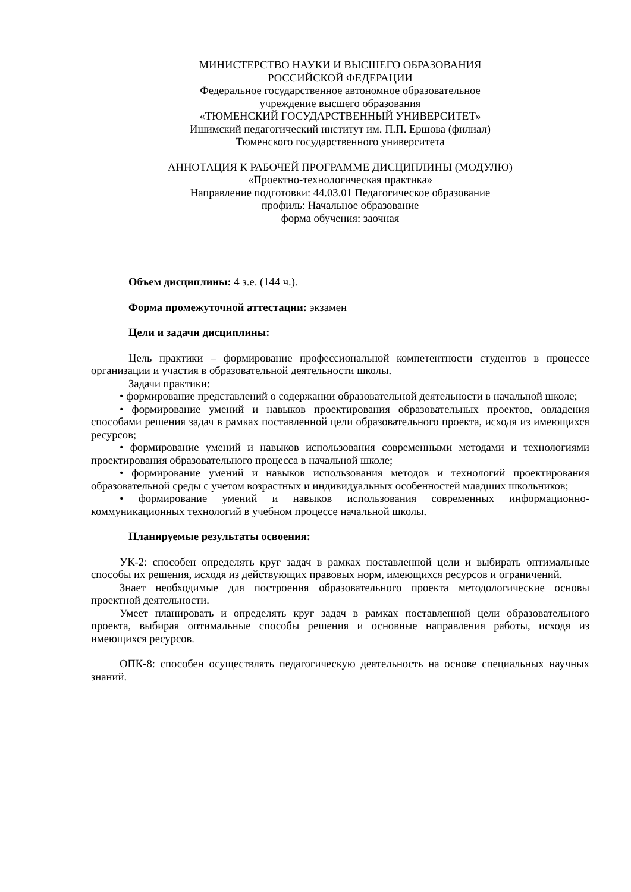МИНИСТЕРСТВО НАУКИ И ВЫСШЕГО ОБРАЗОВАНИЯ
РОССИЙСКОЙ ФЕДЕРАЦИИ
Федеральное государственное автономное образовательное
учреждение высшего образования
«ТЮМЕНСКИЙ ГОСУДАРСТВЕННЫЙ УНИВЕРСИТЕТ»
Ишимский педагогический институт им. П.П. Ершова (филиал)
Тюменского государственного университета
АННОТАЦИЯ К РАБОЧЕЙ ПРОГРАММЕ ДИСЦИПЛИНЫ (МОДУЛЮ)
«Проектно-технологическая практика»
Направление подготовки: 44.03.01 Педагогическое образование
профиль: Начальное образование
форма обучения: заочная
Объем дисциплины: 4 з.е. (144 ч.).
Форма промежуточной аттестации: экзамен
Цели и задачи дисциплины:
Цель практики – формирование профессиональной компетентности студентов в процессе организации и участия в образовательной деятельности школы.
Задачи практики:
• формирование представлений о содержании образовательной деятельности в начальной школе;
• формирование умений и навыков проектирования образовательных проектов, овладения способами решения задач в рамках поставленной цели образовательного проекта, исходя из имеющихся ресурсов;
• формирование умений и навыков использования современными методами и технологиями проектирования образовательного процесса в начальной школе;
• формирование умений и навыков использования методов и технологий проектирования образовательной среды с учетом возрастных и индивидуальных особенностей младших школьников;
• формирование умений и навыков использования современных информационно-коммуникационных технологий в учебном процессе начальной школы.
Планируемые результаты освоения:
УК-2: способен определять круг задач в рамках поставленной цели и выбирать оптимальные способы их решения, исходя из действующих правовых норм, имеющихся ресурсов и ограничений.
Знает необходимые для построения образовательного проекта методологические основы проектной деятельности.
Умеет планировать и определять круг задач в рамках поставленной цели образовательного проекта, выбирая оптимальные способы решения и основные направления работы, исходя из имеющихся ресурсов.
ОПК-8: способен осуществлять педагогическую деятельность на основе специальных научных знаний.